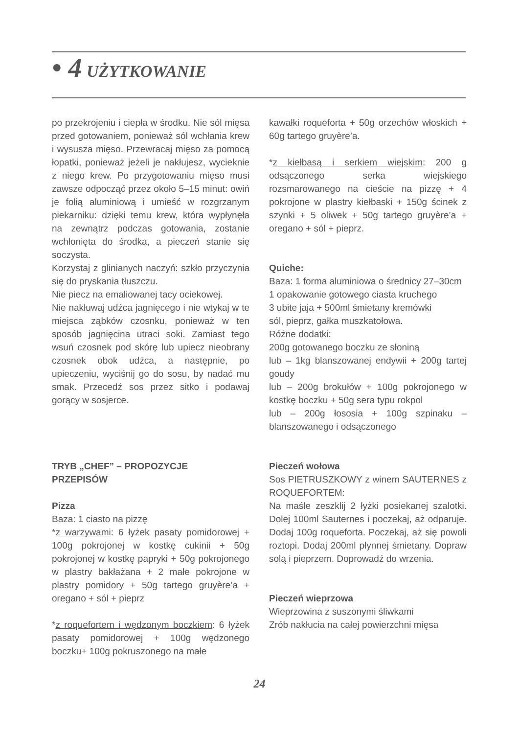• 4 UŻYTKOWANIE
po przekrojeniu i ciepła w środku. Nie sól mięsa przed gotowaniem, ponieważ sól wchłania krew i wysusza mięso. Przewracaj mięso za pomocą łopatki, ponieważ jeżeli je nakłujesz, wycieknie z niego krew. Po przygotowaniu mięso musi zawsze odpocząć przez około 5–15 minut: owiń je folią aluminiową i umieść w rozgrzanym piekarniku: dzięki temu krew, która wypłynęła na zewnątrz podczas gotowania, zostanie wchłonięta do środka, a pieczeń stanie się soczysta.
Korzystaj z glinianych naczyń: szkło przyczynia się do pryskania tłuszczu.
Nie piecz na emaliowanej tacy ociekowej.
Nie nakłuwaj udźca jagnięcego i nie wtykaj w te miejsca ząbków czosnku, ponieważ w ten sposób jagnięcina utraci soki. Zamiast tego wsuń czosnek pod skórę lub upiecz nieobrany czosnek obok udźca, a następnie, po upieczeniu, wyciśnij go do sosu, by nadać mu smak. Przecedź sos przez sitko i podawaj gorący w sosjerce.
TRYB „CHEF” – PROPOZYCJE
PRZEPISÓW
Pizza
Baza: 1 ciasto na pizzę
*z warzywami: 6 łyżek pasaty pomidorowej + 100g pokrojonej w kostkę cukinii + 50g pokrojonej w kostkę papryki + 50g pokrojonego w plastry bakłażana + 2 małe pokrojone w plastry pomidory + 50g tartego gruyère’a + oregano + sól + pieprz
*z roquefortem i wędzonym boczkiem: 6 łyżek pasaty pomidorowej + 100g wędzonego boczku+ 100g pokruszonego na małe
kawałki roqueforta + 50g orzechów włoskich + 60g tartego gruyère’a.
*z kiełbasą i serkiem wiejskim: 200 g odsączonego serka wiejskiego rozsmarowanego na cieście na pizzę + 4 pokrojone w plastry kiełbaski + 150g ścinek z szynki + 5 oliwek + 50g tartego gruyère’a + oregano + sól + pieprz.
Quiche:
Baza: 1 forma aluminiowa o średnicy 27–30cm
1 opakowanie gotowego ciasta kruchego
3 ubite jaja + 500ml śmietany kremówki
sól, pieprz, gałka muszkatołowa.
Różne dodatki:
200g gotowanego boczku ze słoniną
lub – 1kg blanszowanej endywii + 200g tartej goudy
lub – 200g brokułów + 100g pokrojonego w kostkę boczku + 50g sera typu rokpol
lub – 200g łososia + 100g szpinaku – blanszowanego i odsączonego
Pieczeń wołowa
Sos PIETRUSZKOWY z winem SAUTERNES z ROQUEFORTEM:
Na maśle zeszklij 2 łyżki posiekanej szalotki. Dolej 100ml Sauternes i poczekaj, aż odparuje. Dodaj 100g roqueforta. Poczekaj, aż się powoli roztopi. Dodaj 200ml płynnej śmietany. Dopraw solą i pieprzem. Doprowadź do wrzenia.
Pieczeń wieprzowa
Wieprzowina z suszonymi śliwkami
Zrób nakłucia na całej powierzchni mięsa
24